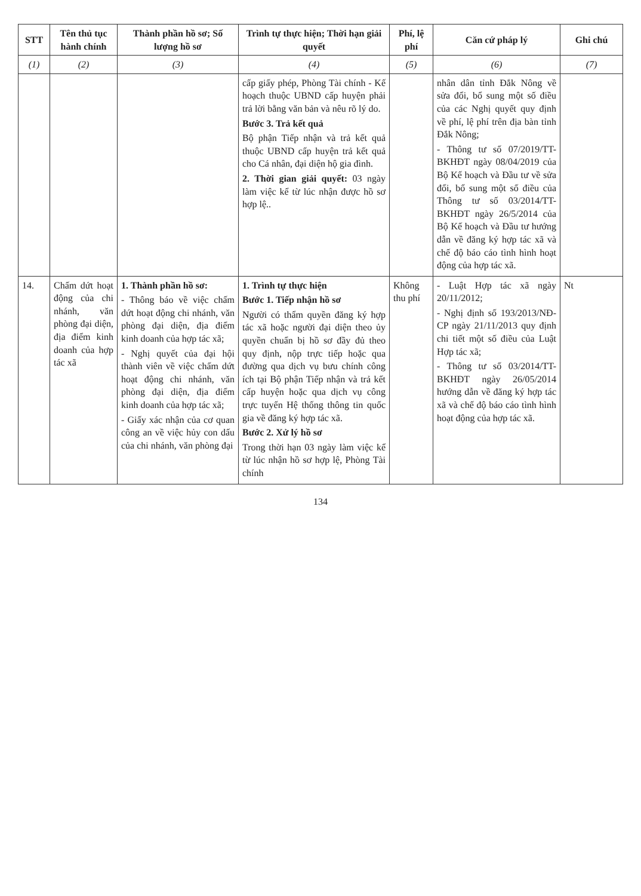| STT | Tên thủ tục hành chính | Thành phần hồ sơ; Số lượng hồ sơ | Trình tự thực hiện; Thời hạn giải quyết | Phí, lệ phí | Căn cứ pháp lý | Ghi chú |
| --- | --- | --- | --- | --- | --- | --- |
| (1) | (2) | (3) | (4) | (5) | (6) | (7) |
| | | | cấp giấy phép, Phòng Tài chính - Kế hoạch thuộc UBND cấp huyện phải trả lời bằng văn bản và nêu rõ lý do. Bước 3. Trả kết quả Bộ phận Tiếp nhận và trả kết quả thuộc UBND cấp huyện trả kết quả cho Cá nhân, đại diện hộ gia đình. 2. Thời gian giải quyết: 03 ngày làm việc kể từ lúc nhận được hồ sơ hợp lệ.. | | nhân dân tỉnh Đắk Nông về sửa đổi, bổ sung một số điều của các Nghị quyết quy định về phí, lệ phí trên địa bàn tỉnh Đắk Nông; - Thông tư số 07/2019/TT-BKHĐT ngày 08/04/2019 của Bộ Kế hoạch và Đầu tư về sửa đổi, bổ sung một số điều của Thông tư số 03/2014/TT-BKHĐT ngày 26/5/2014 của Bộ Kế hoạch và Đầu tư hướng dẫn về đăng ký hợp tác xã và chế độ báo cáo tình hình hoạt động của hợp tác xã. | |
| 14. | Chấm dứt hoạt động của chi nhánh, văn phòng đại diện, địa điểm kinh doanh của hợp tác xã | 1. Thành phần hồ sơ: - Thông báo về việc chấm dứt hoạt động chi nhánh, văn phòng đại diện, địa điểm kinh doanh của hợp tác xã; - Nghị quyết của đại hội thành viên về việc chấm dứt hoạt động chi nhánh, văn phòng đại diện, địa điểm kinh doanh của hợp tác xã; - Giấy xác nhận của cơ quan công an về việc hủy con dấu của chi nhánh, văn phòng đại | 1. Trình tự thực hiện Bước 1. Tiếp nhận hồ sơ Người có thẩm quyền đăng ký hợp tác xã hoặc người đại diện theo ủy quyền chuẩn bị hồ sơ đầy đủ theo quy định, nộp trực tiếp hoặc qua đường qua dịch vụ bưu chính công ích tại Bộ phận Tiếp nhận và trả kết cấp huyện hoặc qua dịch vụ công trực tuyến Hệ thống thông tin quốc gia về đăng ký hợp tác xã. Bước 2. Xử lý hồ sơ Trong thời hạn 03 ngày làm việc kể từ lúc nhận hồ sơ hợp lệ, Phòng Tài chính | Không thu phí | - Luật Hợp tác xã ngày 20/11/2012; - Nghị định số 193/2013/NĐ-CP ngày 21/11/2013 quy định chi tiết một số điều của Luật Hợp tác xã; - Thông tư số 03/2014/TT-BKHĐT ngày 26/05/2014 hướng dẫn về đăng ký hợp tác xã và chế độ báo cáo tình hình hoạt động của hợp tác xã. | Nt |
134